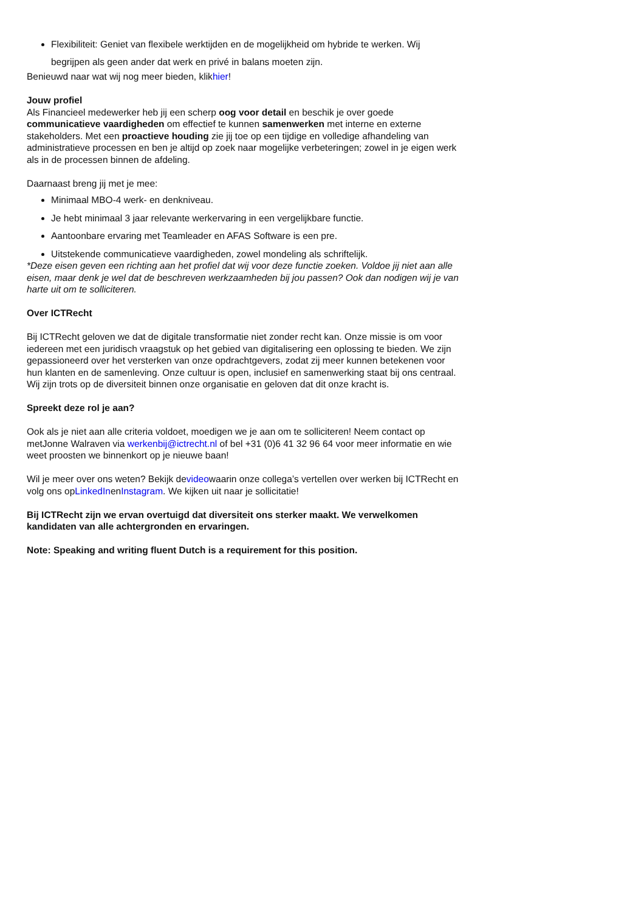Flexibiliteit: Geniet van flexibele werktijden en de mogelijkheid om hybride te werken. Wij begrijpen als geen ander dat werk en privé in balans moeten zijn.
Benieuwd naar wat wij nog meer bieden, klikhier!
Jouw profiel
Als Financieel medewerker heb jij een scherp oog voor detail en beschik je over goede communicatieve vaardigheden om effectief te kunnen samenwerken met interne en externe stakeholders. Met een proactieve houding zie jij toe op een tijdige en volledige afhandeling van administratieve processen en ben je altijd op zoek naar mogelijke verbeteringen; zowel in je eigen werk als in de processen binnen de afdeling.
Daarnaast breng jij met je mee:
Minimaal MBO-4 werk- en denkniveau.
Je hebt minimaal 3 jaar relevante werkervaring in een vergelijkbare functie.
Aantoonbare ervaring met Teamleader en AFAS Software is een pre.
Uitstekende communicatieve vaardigheden, zowel mondeling als schriftelijk.
*Deze eisen geven een richting aan het profiel dat wij voor deze functie zoeken. Voldoe jij niet aan alle eisen, maar denk je wel dat de beschreven werkzaamheden bij jou passen? Ook dan nodigen wij je van harte uit om te solliciteren.
Over ICTRecht
Bij ICTRecht geloven we dat de digitale transformatie niet zonder recht kan. Onze missie is om voor iedereen met een juridisch vraagstuk op het gebied van digitalisering een oplossing te bieden. We zijn gepassioneerd over het versterken van onze opdrachtgevers, zodat zij meer kunnen betekenen voor hun klanten en de samenleving. Onze cultuur is open, inclusief en samenwerking staat bij ons centraal. Wij zijn trots op de diversiteit binnen onze organisatie en geloven dat dit onze kracht is.
Spreekt deze rol je aan?
Ook als je niet aan alle criteria voldoet, moedigen we je aan om te solliciteren! Neem contact op metJonne Walraven via werkenbij@ictrecht.nl of bel +31 (0)6 41 32 96 64 voor meer informatie en wie weet proosten we binnenkort op je nieuwe baan!
Wil je meer over ons weten? Bekijk devideowaarin onze collega’s vertellen over werken bij ICTRecht en volg ons opLinkedInenInstagram. We kijken uit naar je sollicitatie!
Bij ICTRecht zijn we ervan overtuigd dat diversiteit ons sterker maakt. We verwelkomen kandidaten van alle achtergronden en ervaringen.
Note: Speaking and writing fluent Dutch is a requirement for this position.